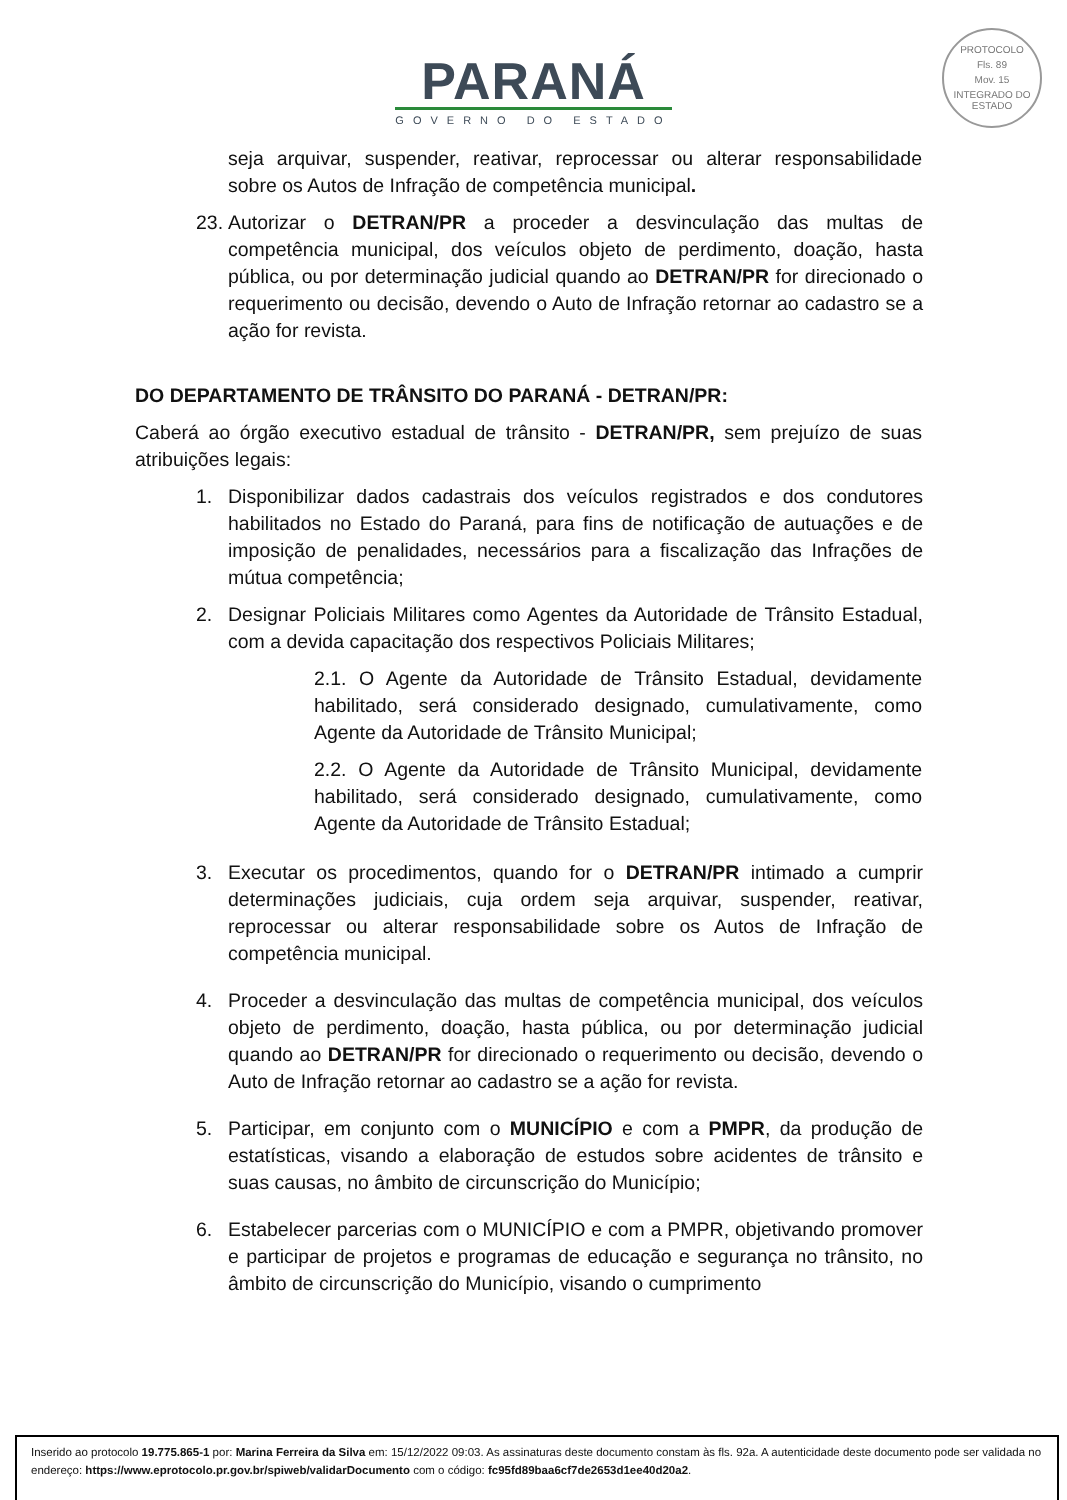PROTOCOLO
Fls. 89
Mov. 15
INTEGRADO DO ESTADO
PARANÁ
GOVERNO DO ESTADO
seja arquivar, suspender, reativar, reprocessar ou alterar responsabilidade sobre os Autos de Infração de competência municipal.
23. Autorizar o DETRAN/PR a proceder a desvinculação das multas de competência municipal, dos veículos objeto de perdimento, doação, hasta pública, ou por determinação judicial quando ao DETRAN/PR for direcionado o requerimento ou decisão, devendo o Auto de Infração retornar ao cadastro se a ação for revista.
DO DEPARTAMENTO DE TRÂNSITO DO PARANÁ - DETRAN/PR:
Caberá ao órgão executivo estadual de trânsito - DETRAN/PR, sem prejuízo de suas atribuições legais:
1. Disponibilizar dados cadastrais dos veículos registrados e dos condutores habilitados no Estado do Paraná, para fins de notificação de autuações e de imposição de penalidades, necessários para a fiscalização das Infrações de mútua competência;
2. Designar Policiais Militares como Agentes da Autoridade de Trânsito Estadual, com a devida capacitação dos respectivos Policiais Militares;
2.1. O Agente da Autoridade de Trânsito Estadual, devidamente habilitado, será considerado designado, cumulativamente, como Agente da Autoridade de Trânsito Municipal;
2.2. O Agente da Autoridade de Trânsito Municipal, devidamente habilitado, será considerado designado, cumulativamente, como Agente da Autoridade de Trânsito Estadual;
3. Executar os procedimentos, quando for o DETRAN/PR intimado a cumprir determinações judiciais, cuja ordem seja arquivar, suspender, reativar, reprocessar ou alterar responsabilidade sobre os Autos de Infração de competência municipal.
4. Proceder a desvinculação das multas de competência municipal, dos veículos objeto de perdimento, doação, hasta pública, ou por determinação judicial quando ao DETRAN/PR for direcionado o requerimento ou decisão, devendo o Auto de Infração retornar ao cadastro se a ação for revista.
5. Participar, em conjunto com o MUNICÍPIO e com a PMPR, da produção de estatísticas, visando a elaboração de estudos sobre acidentes de trânsito e suas causas, no âmbito de circunscrição do Município;
6. Estabelecer parcerias com o MUNICÍPIO e com a PMPR, objetivando promover e participar de projetos e programas de educação e segurança no trânsito, no âmbito de circunscrição do Município, visando o cumprimento
Inserido ao protocolo 19.775.865-1 por: Marina Ferreira da Silva em: 15/12/2022 09:03. As assinaturas deste documento constam às fls. 92a. A autenticidade deste documento pode ser validada no endereço: https://www.eprotocolo.pr.gov.br/spiweb/validarDocumento com o código: fc95fd89baa6cf7de2653d1ee40d20a2.